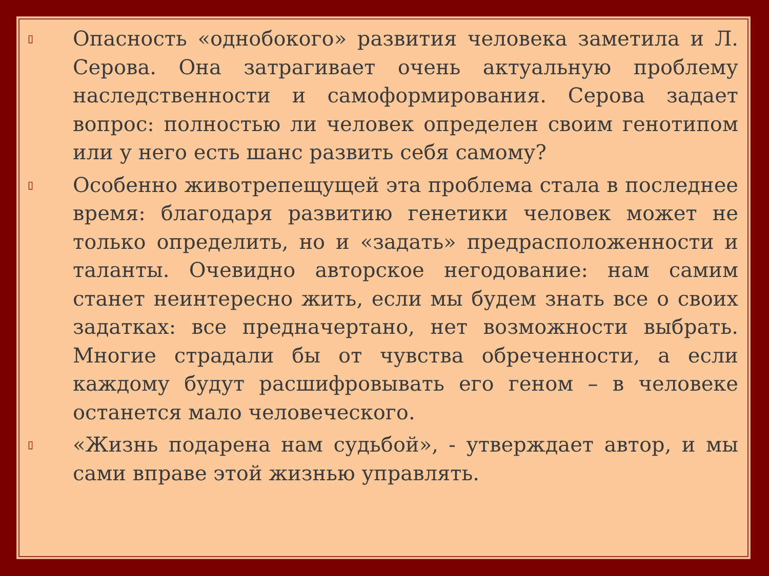▯ Опасность «однобокого» развития человека заметила и Л. Серова. Она затрагивает очень актуальную проблему наследственности и самоформирования. Серова задает вопрос: полностью ли человек определен своим генотипом или у него есть шанс развить себя самому?
▯ Особенно животрепещущей эта проблема стала в последнее время: благодаря развитию генетики человек может не только определить, но и «задать» предрасположенности и таланты. Очевидно авторское негодование: нам самим станет неинтересно жить, если мы будем знать все о своих задатках: все предначертано, нет возможности выбрать. Многие страдали бы от чувства обреченности, а если каждому будут расшифровывать его геном – в человеке останется мало человеческого.
▯ «Жизнь подарена нам судьбой», - утверждает автор, и мы сами вправе этой жизнью управлять.